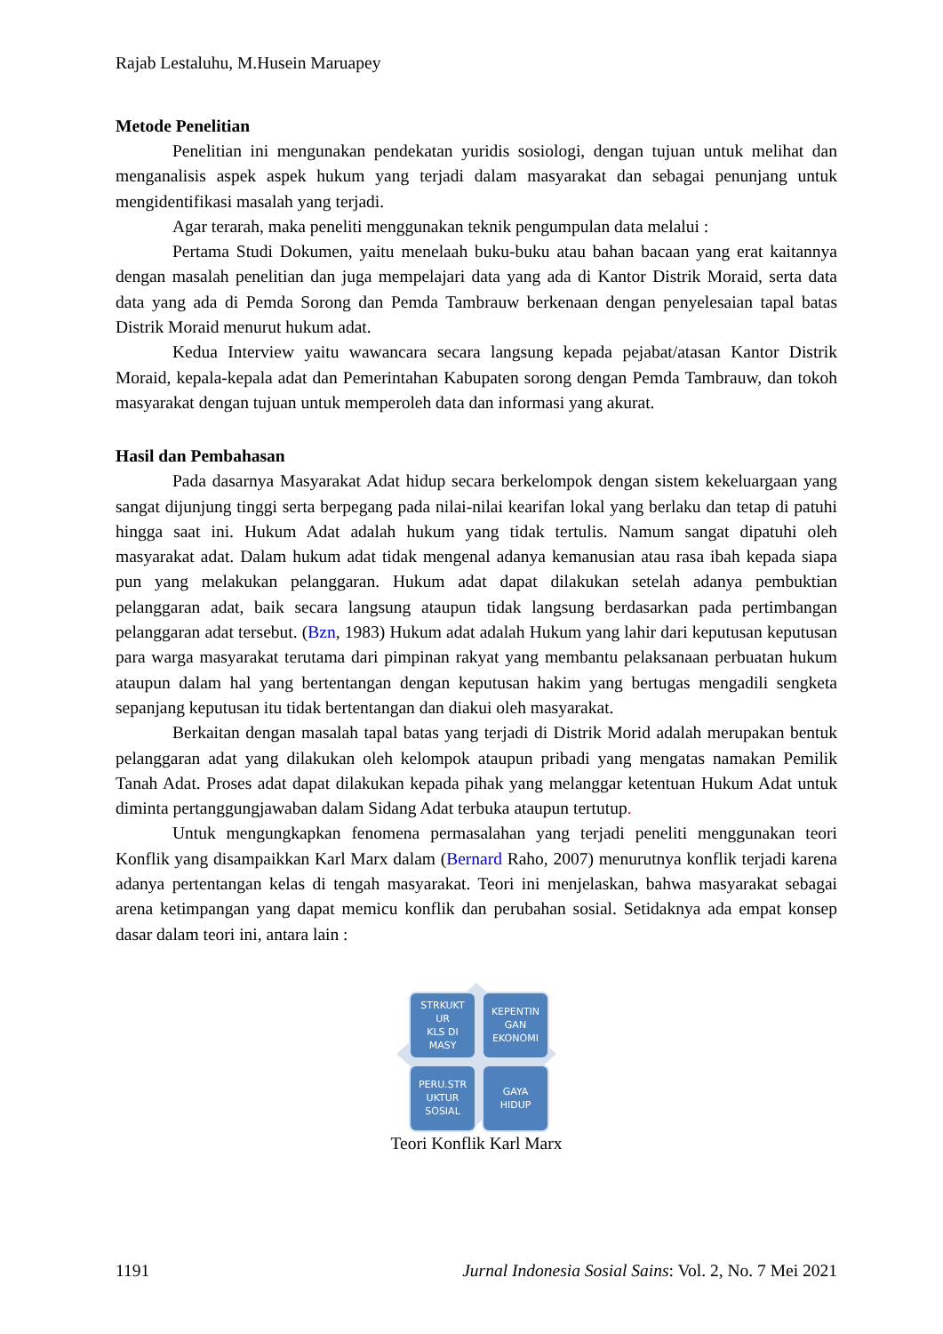Rajab Lestaluhu, M.Husein Maruapey
Metode Penelitian
Penelitian ini mengunakan pendekatan yuridis sosiologi, dengan tujuan untuk melihat dan menganalisis aspek aspek hukum yang terjadi dalam masyarakat dan sebagai penunjang untuk mengidentifikasi masalah yang terjadi.
Agar terarah, maka peneliti menggunakan teknik pengumpulan data melalui :
Pertama Studi Dokumen, yaitu menelaah buku-buku atau bahan bacaan yang erat kaitannya dengan masalah penelitian dan juga mempelajari data yang ada di Kantor Distrik Moraid, serta data data yang ada di Pemda Sorong dan Pemda Tambrauw berkenaan dengan penyelesaian tapal batas Distrik Moraid menurut hukum adat.
Kedua Interview yaitu wawancara secara langsung kepada pejabat/atasan Kantor Distrik Moraid, kepala-kepala adat dan Pemerintahan Kabupaten sorong dengan Pemda Tambrauw, dan tokoh masyarakat dengan tujuan untuk memperoleh data dan informasi yang akurat.
Hasil dan Pembahasan
Pada dasarnya Masyarakat Adat hidup secara berkelompok dengan sistem kekeluargaan yang sangat dijunjung tinggi serta berpegang pada nilai-nilai kearifan lokal yang berlaku dan tetap di patuhi hingga saat ini. Hukum Adat adalah hukum yang tidak tertulis. Namum sangat dipatuhi oleh masyarakat adat. Dalam hukum adat tidak mengenal adanya kemanusian atau rasa ibah kepada siapa pun yang melakukan pelanggaran. Hukum adat dapat dilakukan setelah adanya pembuktian pelanggaran adat, baik secara langsung ataupun tidak langsung berdasarkan pada pertimbangan pelanggaran adat tersebut. (Bzn, 1983) Hukum adat adalah Hukum yang lahir dari keputusan keputusan para warga masyarakat terutama dari pimpinan rakyat yang membantu pelaksanaan perbuatan hukum ataupun dalam hal yang bertentangan dengan keputusan hakim yang bertugas mengadili sengketa sepanjang keputusan itu tidak bertentangan dan diakui oleh masyarakat.
Berkaitan dengan masalah tapal batas yang terjadi di Distrik Morid adalah merupakan bentuk pelanggaran adat yang dilakukan oleh kelompok ataupun pribadi yang mengatas namakan Pemilik Tanah Adat. Proses adat dapat dilakukan kepada pihak yang melanggar ketentuan Hukum Adat untuk diminta pertanggungjawaban dalam Sidang Adat terbuka ataupun tertutup.
Untuk mengungkapkan fenomena permasalahan yang terjadi peneliti menggunakan teori Konflik yang disampaikkan Karl Marx dalam (Bernard Raho, 2007) menurutnya konflik terjadi karena adanya pertentangan kelas di tengah masyarakat. Teori ini menjelaskan, bahwa masyarakat sebagai arena ketimpangan yang dapat memicu konflik dan perubahan sosial. Setidaknya ada empat konsep dasar dalam teori ini, antara lain :
STRKUKT
UR
KLS DI
MASY
KEPENTIN
GAN
EKONOMI
PERU.STR
UKTUR
SOSIAL
GAYA
HIDUP
Teori Konflik Karl Marx
1191 Jurnal Indonesia Sosial Sains: Vol. 2, No. 7 Mei 2021